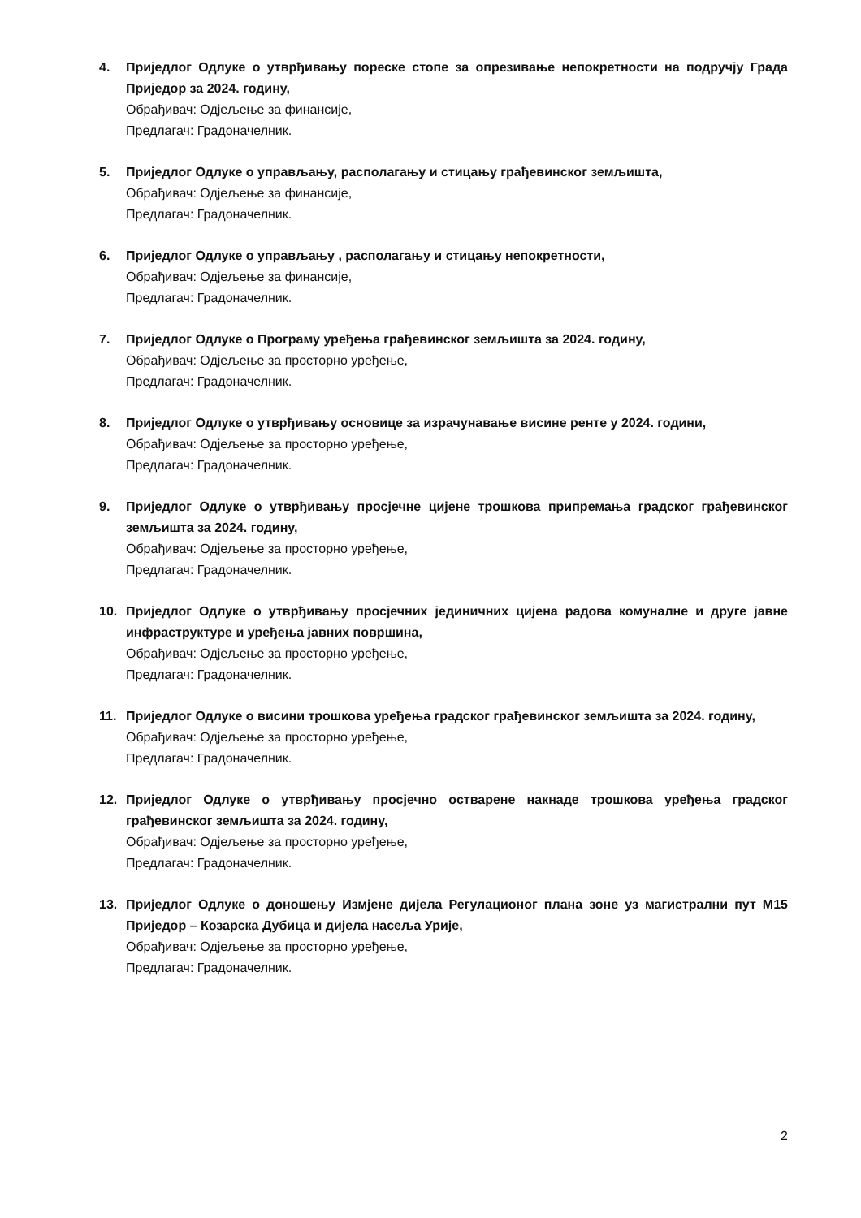4. Приједлог Одлуке о утврђивању пореске стопе за опрезивање непокретности на подручју Града Приједор за 2024. годину,
Обрађивач: Одјељење за финансије,
Предлагач: Градоначелник.
5. Приједлог Одлуке о управљању, располагању и стицању грађевинског земљишта,
Обрађивач: Одјељење за финансије,
Предлагач: Градоначелник.
6. Приједлог Одлуке о управљању , располагању и стицању непокретности,
Обрађивач: Одјељење за финансије,
Предлагач: Градоначелник.
7. Приједлог Одлуке о Програму уређења грађевинског земљишта за 2024. годину,
Обрађивач: Одјељење за просторно уређење,
Предлагач: Градоначелник.
8. Приједлог Одлуке о утврђивању основице за израчунавање висине ренте у 2024. години,
Обрађивач: Одјељење за просторно уређење,
Предлагач: Градоначелник.
9. Приједлог Одлуке о утврђивању просјечне цијене трошкова припремања градског грађевинског земљишта за 2024. годину,
Обрађивач: Одјељење за просторно уређење,
Предлагач: Градоначелник.
10. Приједлог Одлуке о утврђивању просјечних јединичних цијена радова комуналне и друге јавне инфраструктуре и уређења јавних површина,
Обрађивач: Одјељење за просторно уређење,
Предлагач: Градоначелник.
11. Приједлог Одлуке о висини трошкова уређења градског грађевинског земљишта за 2024. годину,
Обрађивач: Одјељење за просторно уређење,
Предлагач: Градоначелник.
12. Приједлог Одлуке о утврђивању просјечно остварене накнаде трошкова уређења градског грађевинског земљишта за 2024. годину,
Обрађивач: Одјељење за просторно уређење,
Предлагач: Градоначелник.
13. Приједлог Одлуке о доношењу Измјене дијела Регулационог плана зоне уз магистрални пут М15 Приједор – Козарска Дубица и дијела насеља Урије,
Обрађивач: Одјељење за просторно уређење,
Предлагач: Градоначелник.
2